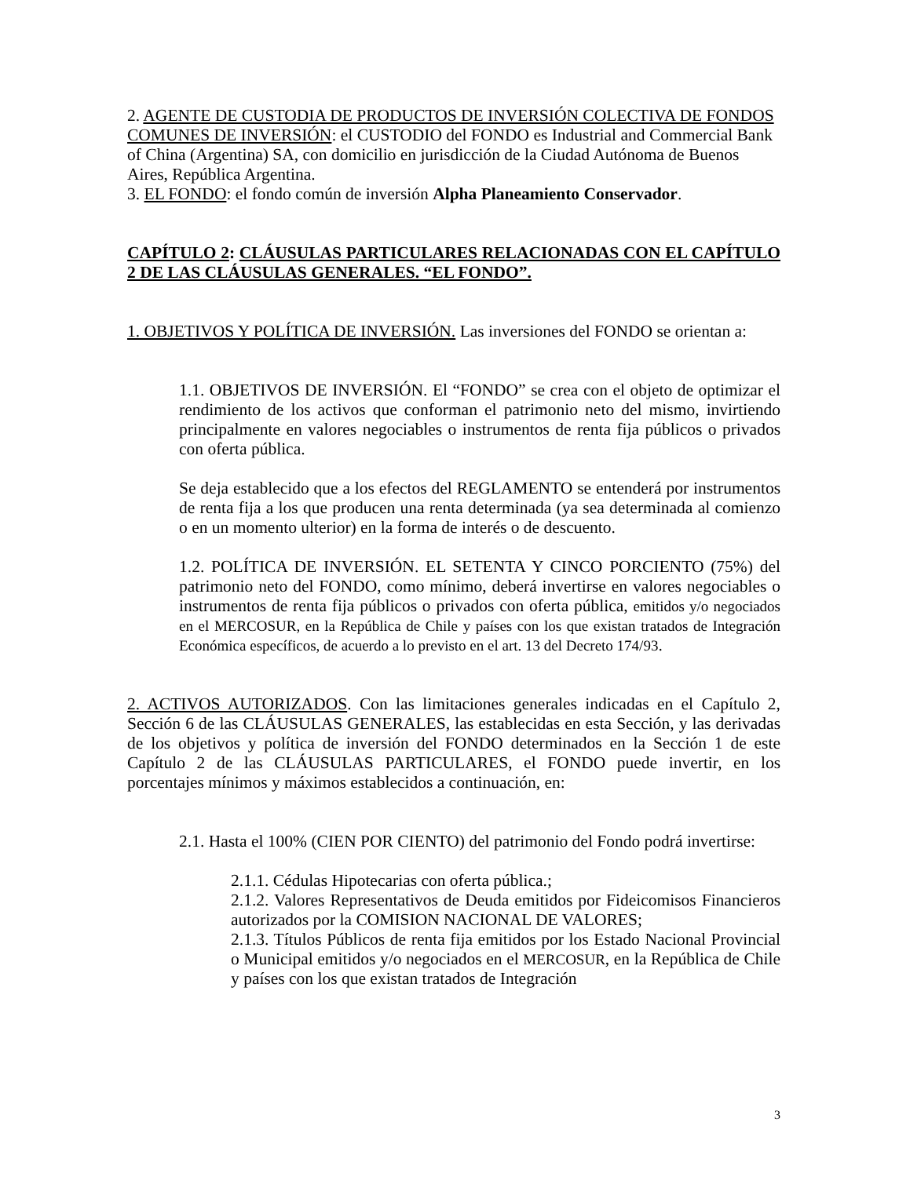2. AGENTE DE CUSTODIA DE PRODUCTOS DE INVERSIÓN COLECTIVA DE FONDOS COMUNES DE INVERSIÓN: el CUSTODIO del FONDO es Industrial and Commercial Bank of China (Argentina) SA, con domicilio en jurisdicción de la Ciudad Autónoma de Buenos Aires, República Argentina.
3. EL FONDO: el fondo común de inversión Alpha Planeamiento Conservador.
CAPÍTULO 2: CLÁUSULAS PARTICULARES RELACIONADAS CON EL CAPÍTULO 2 DE LAS CLÁUSULAS GENERALES. “EL FONDO”.
1. OBJETIVOS Y POLÍTICA DE INVERSIÓN. Las inversiones del FONDO se orientan a:
1.1. OBJETIVOS DE INVERSIÓN. El “FONDO” se crea con el objeto de optimizar el rendimiento de los activos que conforman el patrimonio neto del mismo, invirtiendo principalmente en valores negociables o instrumentos de renta fija públicos o privados con oferta pública.
Se deja establecido que a los efectos del REGLAMENTO se entenderá por instrumentos de renta fija a los que producen una renta determinada (ya sea determinada al comienzo o en un momento ulterior) en la forma de interés o de descuento.
1.2. POLÍTICA DE INVERSIÓN. EL SETENTA Y CINCO PORCIENTO (75%) del patrimonio neto del FONDO, como mínimo, deberá invertirse en valores negociables o instrumentos de renta fija públicos o privados con oferta pública, emitidos y/o negociados en el MERCOSUR, en la República de Chile y países con los que existan tratados de Integración Económica específicos, de acuerdo a lo previsto en el art. 13 del Decreto 174/93.
2. ACTIVOS AUTORIZADOS. Con las limitaciones generales indicadas en el Capítulo 2, Sección 6 de las CLÁUSULAS GENERALES, las establecidas en esta Sección, y las derivadas de los objetivos y política de inversión del FONDO determinados en la Sección 1 de este Capítulo 2 de las CLÁUSULAS PARTICULARES, el FONDO puede invertir, en los porcentajes mínimos y máximos establecidos a continuación, en:
2.1. Hasta el 100% (CIEN POR CIENTO) del patrimonio del Fondo podrá invertirse:
2.1.1. Cédulas Hipotecarias con oferta pública.;
2.1.2. Valores Representativos de Deuda emitidos por Fideicomisos Financieros autorizados por la COMISION NACIONAL DE VALORES;
2.1.3. Títulos Públicos de renta fija emitidos por los Estado Nacional Provincial o Municipal emitidos y/o negociados en el MERCOSUR, en la República de Chile y países con los que existan tratados de Integración
3